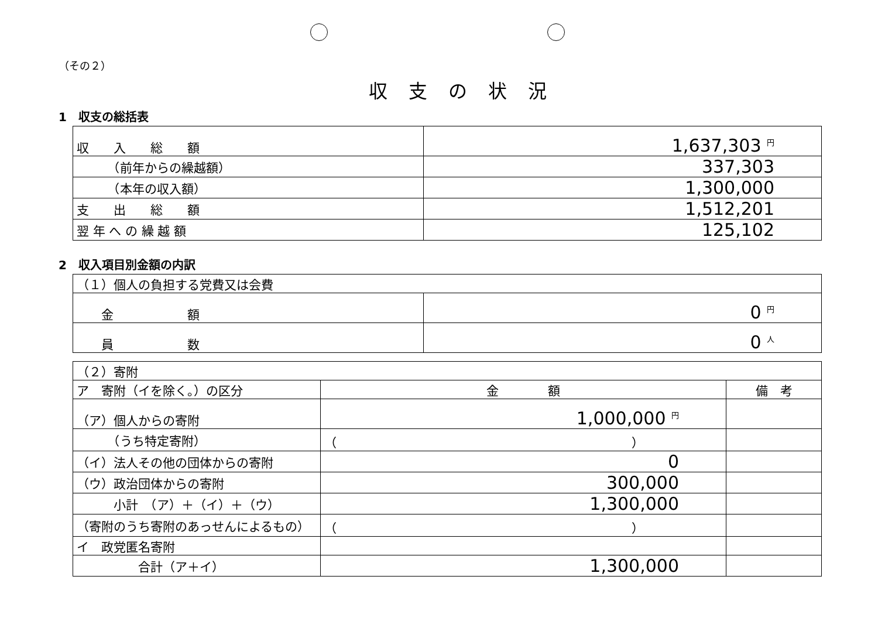（その２）
収支の状況
1　収支の総括表
| 収 入 総 額 | 1,637,303 円 |
| （前年からの繰越額） | 337,303 |
| （本年の収入額） | 1,300,000 |
| 支 出 総 額 | 1,512,201 |
| 翌 年 へ の 繰 越 額 | 125,102 |
2　収入項目別金額の内訳
| （１）個人の負担する党費又は会費 | |
| 金 額 | 0 円 |
| 員 数 | 0 人 |
| （２）寄附 | | |
| ア 寄附（イを除く。）の区分 | 金 額 | 備 考 |
| （ア）個人からの寄附 | 1,000,000 円 | |
| （うち特定寄附） | （ ） | |
| （イ）法人その他の団体からの寄附 | 0 | |
| （ウ）政治団体からの寄附 | 300,000 | |
| 小計 （ア）＋（イ）＋（ウ） | 1,300,000 | |
| （寄附のうち寄附のあっせんによるもの） | （ ） | |
| イ 政党匿名寄附 | | |
| 合計（ア＋イ） | 1,300,000 | |